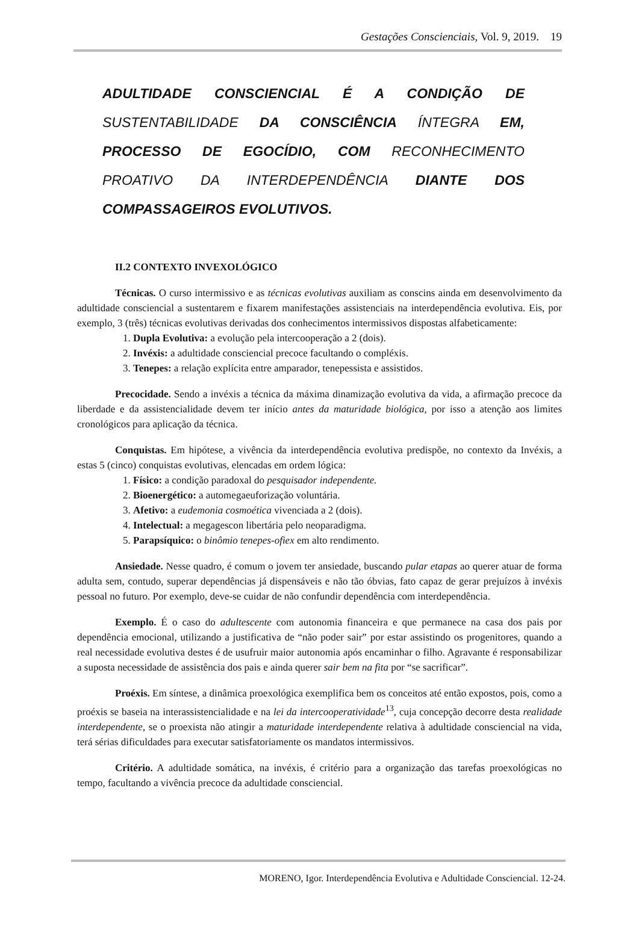Gestações Conscienciais, Vol. 9, 2019. 19
ADULTIDADE CONSCIENCIAL É A CONDIÇÃO DE SUSTENTABILIDADE DA CONSCIÊNCIA ÍNTEGRA EM, PROCESSO DE EGOCÍDIO, COM RECONHECIMENTO PROATIVO DA INTERDEPENDÊNCIA DIANTE DOS COMPASSAGEIROS EVOLUTIVOS.
II.2 CONTEXTO INVEXOLÓGICO
Técnicas. O curso intermissivo e as técnicas evolutivas auxiliam as conscins ainda em desenvolvimento da adultidade consciencial a sustentarem e fixarem manifestações assistenciais na interdependência evolutiva. Eis, por exemplo, 3 (três) técnicas evolutivas derivadas dos conhecimentos intermissivos dispostas alfabeticamente:
1. Dupla Evolutiva: a evolução pela intercooperação a 2 (dois).
2. Invéxis: a adultidade consciencial precoce facultando o compléxis.
3. Tenepes: a relação explícita entre amparador, tenepessista e assistidos.
Precocidade. Sendo a invéxis a técnica da máxima dinamização evolutiva da vida, a afirmação precoce da liberdade e da assistencialidade devem ter início antes da maturidade biológica, por isso a atenção aos limites cronológicos para aplicação da técnica.
Conquistas. Em hipótese, a vivência da interdependência evolutiva predispõe, no contexto da Invéxis, a estas 5 (cinco) conquistas evolutivas, elencadas em ordem lógica:
1. Físico: a condição paradoxal do pesquisador independente.
2. Bioenergético: a automegaeuforização voluntária.
3. Afetivo: a eudemonia cosmoética vivenciada a 2 (dois).
4. Intelectual: a megagescon libertária pelo neoparadigma.
5. Parapsíquico: o binômio tenepes-ofiex em alto rendimento.
Ansiedade. Nesse quadro, é comum o jovem ter ansiedade, buscando pular etapas ao querer atuar de forma adulta sem, contudo, superar dependências já dispensáveis e não tão óbvias, fato capaz de gerar prejuízos à invéxis pessoal no futuro. Por exemplo, deve-se cuidar de não confundir dependência com interdependência.
Exemplo. É o caso do adultescente com autonomia financeira e que permanece na casa dos pais por dependência emocional, utilizando a justificativa de “não poder sair” por estar assistindo os progenitores, quando a real necessidade evolutiva destes é de usufruir maior autonomia após encaminhar o filho. Agravante é responsabilizar a suposta necessidade de assistência dos pais e ainda querer sair bem na fita por “se sacrificar”.
Proéxis. Em síntese, a dinâmica proexológica exemplifica bem os conceitos até então expostos, pois, como a proéxis se baseia na interassistencialidade e na lei da intercooperatividade<sup>13</sup>, cuja concepção decorre desta realidade interdependente, se o proexista não atingir a maturidade interdependente relativa à adultidade consciencial na vida, terá sérias dificuldades para executar satisfatoriamente os mandatos intermissivos.
Critério. A adultidade somática, na invéxis, é critério para a organização das tarefas proexológicas no tempo, facultando a vivência precoce da adultidade consciencial.
MORENO, Igor. Interdependência Evolutiva e Adultidade Consciencial. 12-24.